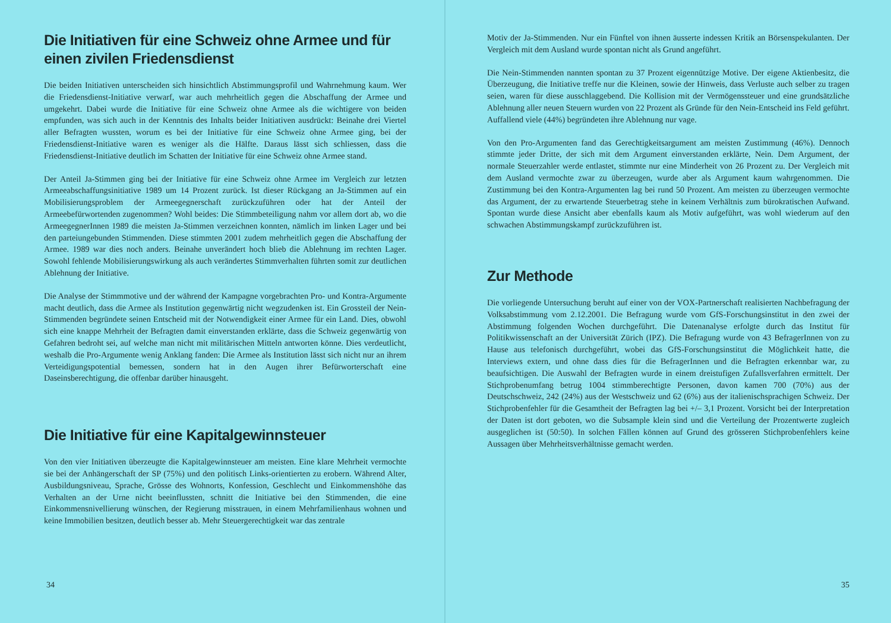Die Initiativen für eine Schweiz ohne Armee und für einen zivilen Friedensdienst
Die beiden Initiativen unterscheiden sich hinsichtlich Abstimmungsprofil und Wahrnehmung kaum. Wer die Friedensdienst-Initiative verwarf, war auch mehrheitlich gegen die Abschaffung der Armee und umgekehrt. Dabei wurde die Initiative für eine Schweiz ohne Armee als die wichtigere von beiden empfunden, was sich auch in der Kenntnis des Inhalts beider Initiativen ausdrückt: Beinahe drei Viertel aller Befragten wussten, worum es bei der Initiative für eine Schweiz ohne Armee ging, bei der Friedensdienst-Initiative waren es weniger als die Hälfte. Daraus lässt sich schliessen, dass die Friedensdienst-Initiative deutlich im Schatten der Initiative für eine Schweiz ohne Armee stand.
Der Anteil Ja-Stimmen ging bei der Initiative für eine Schweiz ohne Armee im Vergleich zur letzten Armeeabschaffungsinitiative 1989 um 14 Prozent zurück. Ist dieser Rückgang an Ja-Stimmen auf ein Mobilisierungsproblem der Armeegegnerschaft zurückzuführen oder hat der Anteil der Armeebefürwortenden zugenommen? Wohl beides: Die Stimmbeteiligung nahm vor allem dort ab, wo die ArmeegegnerInnen 1989 die meisten Ja-Stimmen verzeichnen konnten, nämlich im linken Lager und bei den parteiungebunden Stimmenden. Diese stimmten 2001 zudem mehrheitlich gegen die Abschaffung der Armee. 1989 war dies noch anders. Beinahe unverändert hoch blieb die Ablehnung im rechten Lager. Sowohl fehlende Mobilisierungswirkung als auch verändertes Stimmverhalten führten somit zur deutlichen Ablehnung der Initiative.
Die Analyse der Stimmmotive und der während der Kampagne vorgebrachten Pro- und Kontra-Argumente macht deutlich, dass die Armee als Institution gegenwärtig nicht wegzudenken ist. Ein Grossteil der Nein-Stimmenden begründete seinen Entscheid mit der Notwendigkeit einer Armee für ein Land. Dies, obwohl sich eine knappe Mehrheit der Befragten damit einverstanden erklärte, dass die Schweiz gegenwärtig von Gefahren bedroht sei, auf welche man nicht mit militärischen Mitteln antworten könne. Dies verdeutlicht, weshalb die Pro-Argumente wenig Anklang fanden: Die Armee als Institution lässt sich nicht nur an ihrem Verteidigungspotential bemessen, sondern hat in den Augen ihrer Befürworterschaft eine Daseinsberechtigung, die offenbar darüber hinausgeht.
Die Initiative für eine Kapitalgewinnsteuer
Von den vier Initiativen überzeugte die Kapitalgewinnsteuer am meisten. Eine klare Mehrheit vermochte sie bei der Anhängerschaft der SP (75%) und den politisch Links-orientierten zu erobern. Während Alter, Ausbildungsniveau, Sprache, Grösse des Wohnorts, Konfession, Geschlecht und Einkommenshöhe das Verhalten an der Urne nicht beeinflussten, schnitt die Initiative bei den Stimmenden, die eine Einkommensnivellierung wünschen, der Regierung misstrauen, in einem Mehrfamilienhaus wohnen und keine Immobilien besitzen, deutlich besser ab. Mehr Steuergerechtigkeit war das zentrale
34
Motiv der Ja-Stimmenden. Nur ein Fünftel von ihnen äusserte indessen Kritik an Börsenspekulanten. Der Vergleich mit dem Ausland wurde spontan nicht als Grund angeführt.
Die Nein-Stimmenden nannten spontan zu 37 Prozent eigennützige Motive. Der eigene Aktienbesitz, die Überzeugung, die Initiative treffe nur die Kleinen, sowie der Hinweis, dass Verluste auch selber zu tragen seien, waren für diese ausschlaggebend. Die Kollision mit der Vermögenssteuer und eine grundsätzliche Ablehnung aller neuen Steuern wurden von 22 Prozent als Gründe für den Nein-Entscheid ins Feld geführt. Auffallend viele (44%) begründeten ihre Ablehnung nur vage.
Von den Pro-Argumenten fand das Gerechtigkeitsargument am meisten Zustimmung (46%). Dennoch stimmte jeder Dritte, der sich mit dem Argument einverstanden erklärte, Nein. Dem Argument, der normale Steuerzahler werde entlastet, stimmte nur eine Minderheit von 26 Prozent zu. Der Vergleich mit dem Ausland vermochte zwar zu überzeugen, wurde aber als Argument kaum wahrgenommen. Die Zustimmung bei den Kontra-Argumenten lag bei rund 50 Prozent. Am meisten zu überzeugen vermochte das Argument, der zu erwartende Steuerbetrag stehe in keinem Verhältnis zum bürokratischen Aufwand. Spontan wurde diese Ansicht aber ebenfalls kaum als Motiv aufgeführt, was wohl wiederum auf den schwachen Abstimmungskampf zurückzuführen ist.
Zur Methode
Die vorliegende Untersuchung beruht auf einer von der VOX-Partnerschaft realisierten Nachbefragung der Volksabstimmung vom 2.12.2001. Die Befragung wurde vom GfS-Forschungsinstitut in den zwei der Abstimmung folgenden Wochen durchgeführt. Die Datenanalyse erfolgte durch das Institut für Politikwissenschaft an der Universität Zürich (IPZ). Die Befragung wurde von 43 BefragerInnen von zu Hause aus telefonisch durchgeführt, wobei das GfS-Forschungsinstitut die Möglichkeit hatte, die Interviews extern, und ohne dass dies für die BefragerInnen und die Befragten erkennbar war, zu beaufsichtigen. Die Auswahl der Befragten wurde in einem dreistufigen Zufallsverfahren ermittelt. Der Stichprobenumfang betrug 1004 stimmberechtigte Personen, davon kamen 700 (70%) aus der Deutschschweiz, 242 (24%) aus der Westschweiz und 62 (6%) aus der italienischsprachigen Schweiz. Der Stichprobenfehler für die Gesamtheit der Befragten lag bei +/– 3,1 Prozent. Vorsicht bei der Interpretation der Daten ist dort geboten, wo die Subsample klein sind und die Verteilung der Prozentwerte zugleich ausgeglichen ist (50:50). In solchen Fällen können auf Grund des grösseren Stichprobenfehlers keine Aussagen über Mehrheitsverhältnisse gemacht werden.
35